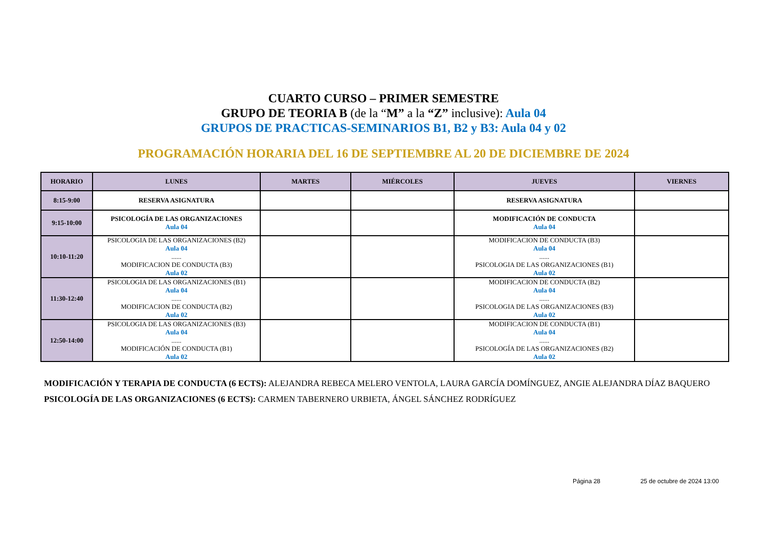CUARTO CURSO – PRIMER SEMESTRE
GRUPO DE TEORIA B (de la “M” a la “Z” inclusive): Aula 04
GRUPOS DE PRACTICAS-SEMINARIOS B1, B2 y B3: Aula 04 y 02
PROGRAMACIÓN HORARIA DEL 16 DE SEPTIEMBRE AL 20 DE DICIEMBRE DE 2024
| HORARIO | LUNES | MARTES | MIÉRCOLES | JUEVES | VIERNES |
| --- | --- | --- | --- | --- | --- |
| 8:15-9:00 | RESERVA ASIGNATURA | | | RESERVA ASIGNATURA | |
| 9:15-10:00 | PSICOLOGÍA DE LAS ORGANIZACIONES Aula 04 | | | MODIFICACIÓN DE CONDUCTA Aula 04 | |
| 10:10-11:20 | PSICOLOGIA DE LAS ORGANIZACIONES (B2) Aula 04 ...... MODIFICACION DE CONDUCTA (B3) Aula 02 | | | MODIFICACION DE CONDUCTA (B3) Aula 04 ...... PSICOLOGIA DE LAS ORGANIZACIONES (B1) Aula 02 | |
| 11:30-12:40 | PSICOLOGIA DE LAS ORGANIZACIONES (B1) Aula 04 ...... MODIFICACION DE CONDUCTA (B2) Aula 02 | | | MODIFICACION DE CONDUCTA (B2) Aula 04 ...... PSICOLOGIA DE LAS ORGANIZACIONES (B3) Aula 02 | |
| 12:50-14:00 | PSICOLOGIA DE LAS ORGANIZACIONES (B3) Aula 04 ...... MODIFICACIÓN DE CONDUCTA (B1) Aula 02 | | | MODIFICACION DE CONDUCTA (B1) Aula 04 ...... PSICOLOGÍA DE LAS ORGANIZACIONES (B2) Aula 02 | |
MODIFICACIÓN Y TERAPIA DE CONDUCTA (6 ECTS): ALEJANDRA REBECA MELERO VENTOLA, LAURA GARCÍA DOMÍNGUEZ, ANGIE ALEJANDRA DÍAZ BAQUERO
PSICOLOGÍA DE LAS ORGANIZACIONES (6 ECTS): CARMEN TABERNERO URBIETA, ÁNGEL SÁNCHEZ RODRÍGUEZ
Página 28 25 de octubre de 2024 13:00